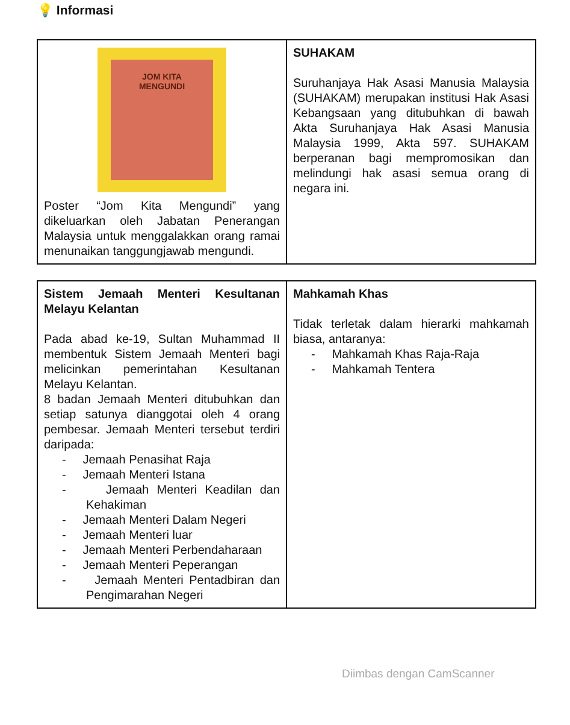💡 Informasi
| JOM KITA MENGUNDI Poster “Jom Kita Mengundi” yang dikeluarkan oleh Jabatan Penerangan Malaysia untuk menggalakkan orang ramai menunaikan tanggungjawab mengundi. | SUHAKAM Suruhanjaya Hak Asasi Manusia Malaysia (SUHAKAM) merupakan institusi Hak Asasi Kebangsaan yang ditubuhkan di bawah Akta Suruhanjaya Hak Asasi Manusia Malaysia 1999, Akta 597. SUHAKAM berperanan bagi mempromosikan dan melindungi hak asasi semua orang di negara ini. |
| Sistem Jemaah Menteri Kesultanan Melayu Kelantan Pada abad ke-19, Sultan Muhammad II membentuk Sistem Jemaah Menteri bagi melicinkan pemerintahan Kesultanan Melayu Kelantan. 8 badan Jemaah Menteri ditubuhkan dan setiap satunya dianggotai oleh 4 orang pembesar. Jemaah Menteri tersebut terdiri daripada: - Jemaah Penasihat Raja - Jemaah Menteri Istana - Jemaah Menteri Keadilan dan Kehakiman - Jemaah Menteri Dalam Negeri - Jemaah Menteri luar - Jemaah Menteri Perbendaharaan - Jemaah Menteri Peperangan - Jemaah Menteri Pentadbiran dan Pengimarahan Negeri | Mahkamah Khas Tidak terletak dalam hierarki mahkamah biasa, antaranya: - Mahkamah Khas Raja-Raja - Mahkamah Tentera |
Diimbas dengan CamScanner